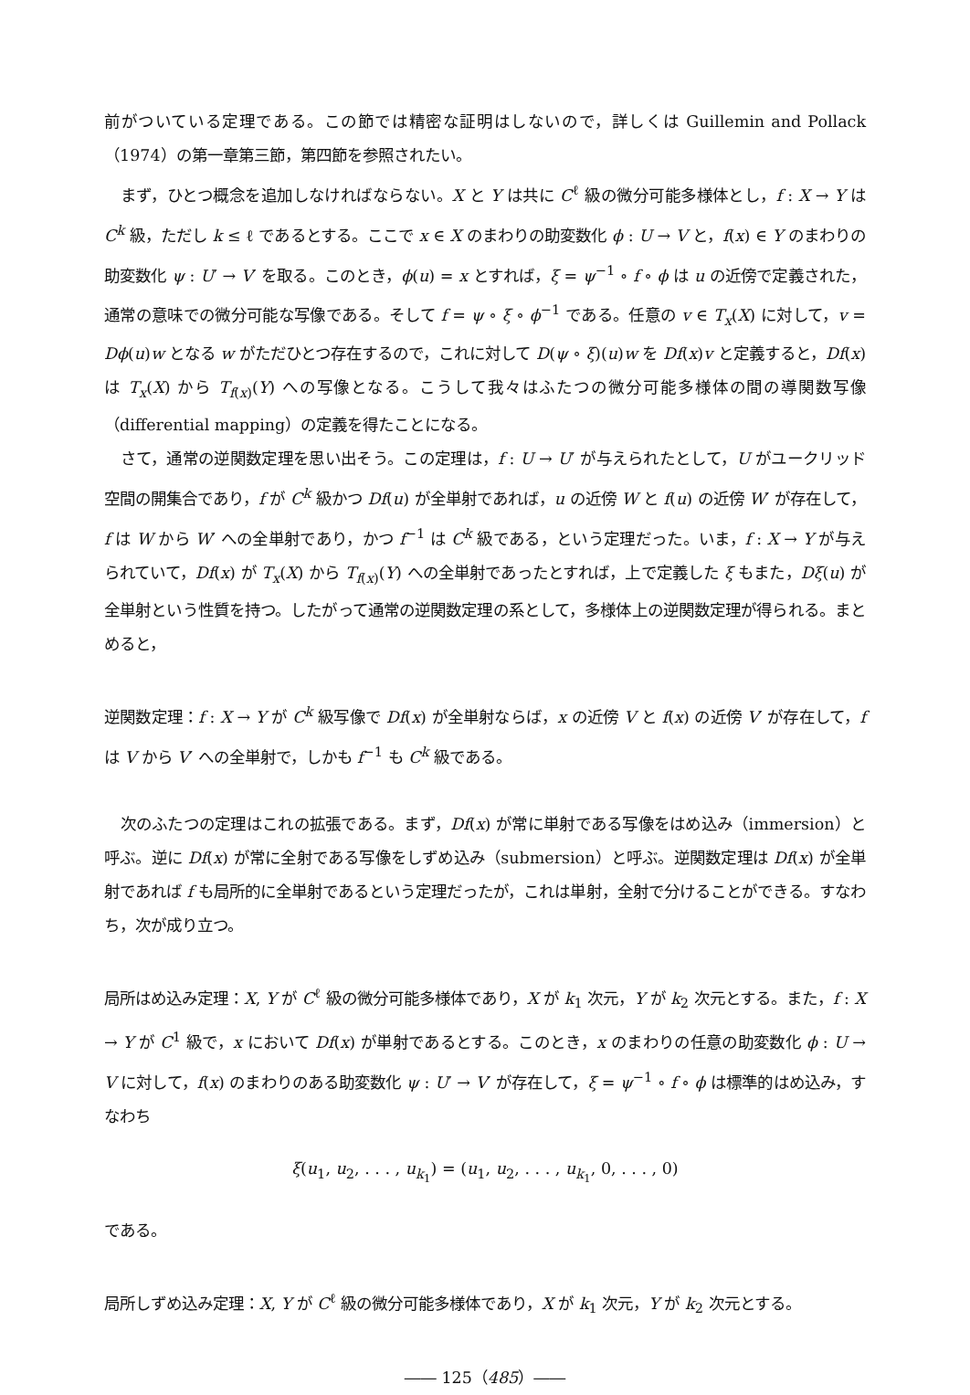前がついている定理である。この節では精密な証明はしないので，詳しくは Guillemin and Pollack（1974）の第一章第三節，第四節を参照されたい。
まず，ひとつ概念を追加しなければならない。X と Y は共に C<sup>ℓ</sup> 級の微分可能多様体とし，f : X → Y は C<sup>k</sup> 級，ただし k ≤ ℓ であるとする。ここで x ∈ X のまわりの助変数化 ϕ : U → V と，f(x) ∈ Y のまわりの助変数化 ψ : U′ → V′ を取る。このとき，ϕ(u) = x とすれば，ξ = ψ<sup>−1</sup> ∘ f ∘ ϕ は u の近傍で定義された，通常の意味での微分可能な写像である。そして f = ψ ∘ ξ ∘ ϕ<sup>−1</sup> である。任意の v ∈ T<sub>x</sub>(X) に対して，v = Dϕ(u)w となる w がただひとつ存在するので，これに対して D(ψ ∘ ξ)(u)w を Df(x)v と定義すると，Df(x) は T<sub>x</sub>(X) から T<sub>f(x)</sub>(Y) への写像となる。こうして我々はふたつの微分可能多様体の間の導関数写像（differential mapping）の定義を得たことになる。
さて，通常の逆関数定理を思い出そう。この定理は，f : U → U′ が与えられたとして，U がユークリッド空間の開集合であり，f が C<sup>k</sup> 級かつ Df(u) が全単射であれば，u の近傍 W と f(u) の近傍 W′ が存在して，f は W から W′ への全単射であり，かつ f<sup>−1</sup> は C<sup>k</sup> 級である，という定理だった。いま，f : X → Y が与えられていて，Df(x) が T<sub>x</sub>(X) から T<sub>f(x)</sub>(Y) への全単射であったとすれば，上で定義した ξ もまた，Dξ(u) が全単射という性質を持つ。したがって通常の逆関数定理の系として，多様体上の逆関数定理が得られる。まとめると，
逆関数定理：f : X → Y が C<sup>k</sup> 級写像で Df(x) が全単射ならば，x の近傍 V と f(x) の近傍 V′ が存在して，f は V から V′ への全単射で，しかも f<sup>−1</sup> も C<sup>k</sup> 級である。
次のふたつの定理はこれの拡張である。まず，Df(x) が常に単射である写像をはめ込み（immersion）と呼ぶ。逆に Df(x) が常に全射である写像をしずめ込み（submersion）と呼ぶ。逆関数定理は Df(x) が全単射であれば f も局所的に全単射であるという定理だったが，これは単射，全射で分けることができる。すなわち，次が成り立つ。
局所はめ込み定理：X, Y が C<sup>ℓ</sup> 級の微分可能多様体であり，X が k<sub>1</sub> 次元，Y が k<sub>2</sub> 次元とする。また，f : X → Y が C<sup>1</sup> 級で，x において Df(x) が単射であるとする。このとき，x のまわりの任意の助変数化 ϕ : U → V に対して，f(x) のまわりのある助変数化 ψ : U′ → V′ が存在して，ξ = ψ<sup>−1</sup> ∘ f ∘ ϕ は標準的はめ込み，すなわち
ξ(u<sub>1</sub>, u<sub>2</sub>, . . . , u<sub>k<sub>1</sub></sub>) = (u<sub>1</sub>, u<sub>2</sub>, . . . , u<sub>k<sub>1</sub></sub>, 0, . . . , 0)
である。
局所しずめ込み定理：X, Y が C<sup>ℓ</sup> 級の微分可能多様体であり，X が k<sub>1</sub> 次元，Y が k<sub>2</sub> 次元とする。
―― 125（485）――